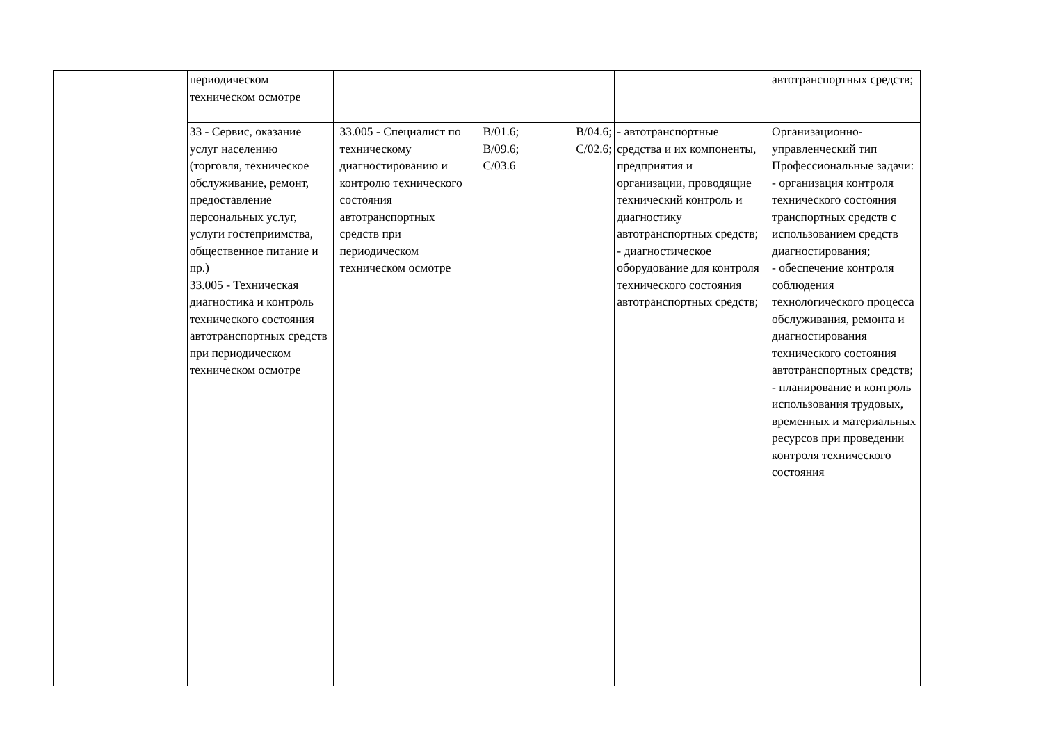| | периодическом техническом осмотре | | | | автотранспортных средств; |
| | 33 - Сервис, оказание услуг населению (торговля, техническое обслуживание, ремонт, предоставление персональных услуг, услуги гостеприимства, общественное питание и пр.) 33.005 - Техническая диагностика и контроль технического состояния автотранспортных средств при периодическом техническом осмотре | 33.005 - Специалист по техническому диагностированию и контролю технического состояния автотранспортных средств при периодическом техническом осмотре | B/01.6; B/04.6; B/09.6; C/02.6; C/03.6 | - автотранспортные средства и их компоненты, предприятия и организации, проводящие технический контроль и диагностику автотранспортных средств; - диагностическое оборудование для контроля технического состояния автотранспортных средств; | Организационно-управленческий тип Профессиональные задачи: - организация контроля технического состояния транспортных средств с использованием средств диагностирования; - обеспечение контроля соблюдения технологического процесса обслуживания, ремонта и диагностирования технического состояния автотранспортных средств; - планирование и контроль использования трудовых, временных и материальных ресурсов при проведении контроля технического состояния |